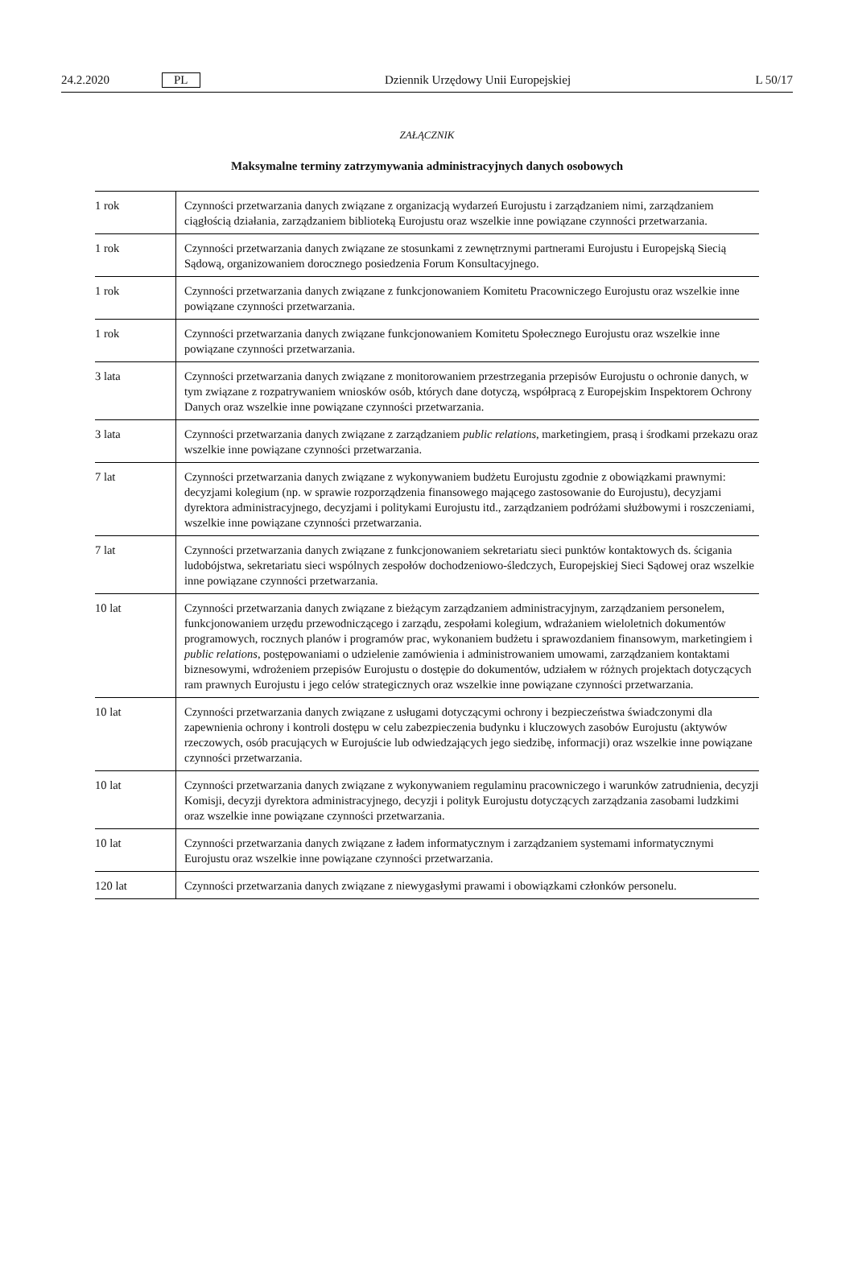24.2.2020 PL Dziennik Urzędowy Unii Europejskiej L 50/17
ZAŁĄCZNIK
Maksymalne terminy zatrzymywania administracyjnych danych osobowych
| 1 rok | Czynności przetwarzania danych związane z organizacją wydarzeń Eurojustu i zarządzaniem nimi, zarządzaniem ciągłością działania, zarządzaniem biblioteką Eurojustu oraz wszelkie inne powiązane czynności przetwarzania. |
| 1 rok | Czynności przetwarzania danych związane ze stosunkami z zewnętrznymi partnerami Eurojustu i Europejską Siecią Sądową, organizowaniem dorocznego posiedzenia Forum Konsultacyjnego. |
| 1 rok | Czynności przetwarzania danych związane z funkcjonowaniem Komitetu Pracowniczego Eurojustu oraz wszelkie inne powiązane czynności przetwarzania. |
| 1 rok | Czynności przetwarzania danych związane funkcjonowaniem Komitetu Społecznego Eurojustu oraz wszelkie inne powiązane czynności przetwarzania. |
| 3 lata | Czynności przetwarzania danych związane z monitorowaniem przestrzegania przepisów Eurojustu o ochronie danych, w tym związane z rozpatrywaniem wniosków osób, których dane dotyczą, współpracą z Europejskim Inspektorem Ochrony Danych oraz wszelkie inne powiązane czynności przetwarzania. |
| 3 lata | Czynności przetwarzania danych związane z zarządzaniem public relations , marketingiem, prasą i środkami przekazu oraz wszelkie inne powiązane czynności przetwarzania. |
| 7 lat | Czynności przetwarzania danych związane z wykonywaniem budżetu Eurojustu zgodnie z obowiązkami prawnymi: decyzjami kolegium (np. w sprawie rozporządzenia finansowego mającego zastosowanie do Eurojustu), decyzjami dyrektora administracyjnego, decyzjami i politykami Eurojustu itd., zarządzaniem podróżami służbowymi i roszczeniami, wszelkie inne powiązane czynności przetwarzania. |
| 7 lat | Czynności przetwarzania danych związane z funkcjonowaniem sekretariatu sieci punktów kontaktowych ds. ścigania ludobójstwa, sekretariatu sieci wspólnych zespołów dochodzeniowo-śledczych, Europejskiej Sieci Sądowej oraz wszelkie inne powiązane czynności przetwarzania. |
| 10 lat | Czynności przetwarzania danych związane z bieżącym zarządzaniem administracyjnym, zarządzaniem personelem, funkcjonowaniem urzędu przewodniczącego i zarządu, zespołami kolegium, wdrażaniem wieloletnich dokumentów programowych, rocznych planów i programów prac, wykonaniem budżetu i sprawozdaniem finansowym, marketingiem i public relations , postępowaniami o udzielenie zamówienia i administrowaniem umowami, zarządzaniem kontaktami biznesowymi, wdrożeniem przepisów Eurojustu o dostępie do dokumentów, udziałem w różnych projektach dotyczących ram prawnych Eurojustu i jego celów strategicznych oraz wszelkie inne powiązane czynności przetwarzania. |
| 10 lat | Czynności przetwarzania danych związane z usługami dotyczącymi ochrony i bezpieczeństwa świadczonymi dla zapewnienia ochrony i kontroli dostępu w celu zabezpieczenia budynku i kluczowych zasobów Eurojustu (aktywów rzeczowych, osób pracujących w Eurojuście lub odwiedzających jego siedzibę, informacji) oraz wszelkie inne powiązane czynności przetwarzania. |
| 10 lat | Czynności przetwarzania danych związane z wykonywaniem regulaminu pracowniczego i warunków zatrudnienia, decyzji Komisji, decyzji dyrektora administracyjnego, decyzji i polityk Eurojustu dotyczących zarządzania zasobami ludzkimi oraz wszelkie inne powiązane czynności przetwarzania. |
| 10 lat | Czynności przetwarzania danych związane z ładem informatycznym i zarządzaniem systemami informatycznymi Eurojustu oraz wszelkie inne powiązane czynności przetwarzania. |
| 120 lat | Czynności przetwarzania danych związane z niewygasłymi prawami i obowiązkami członków personelu. |